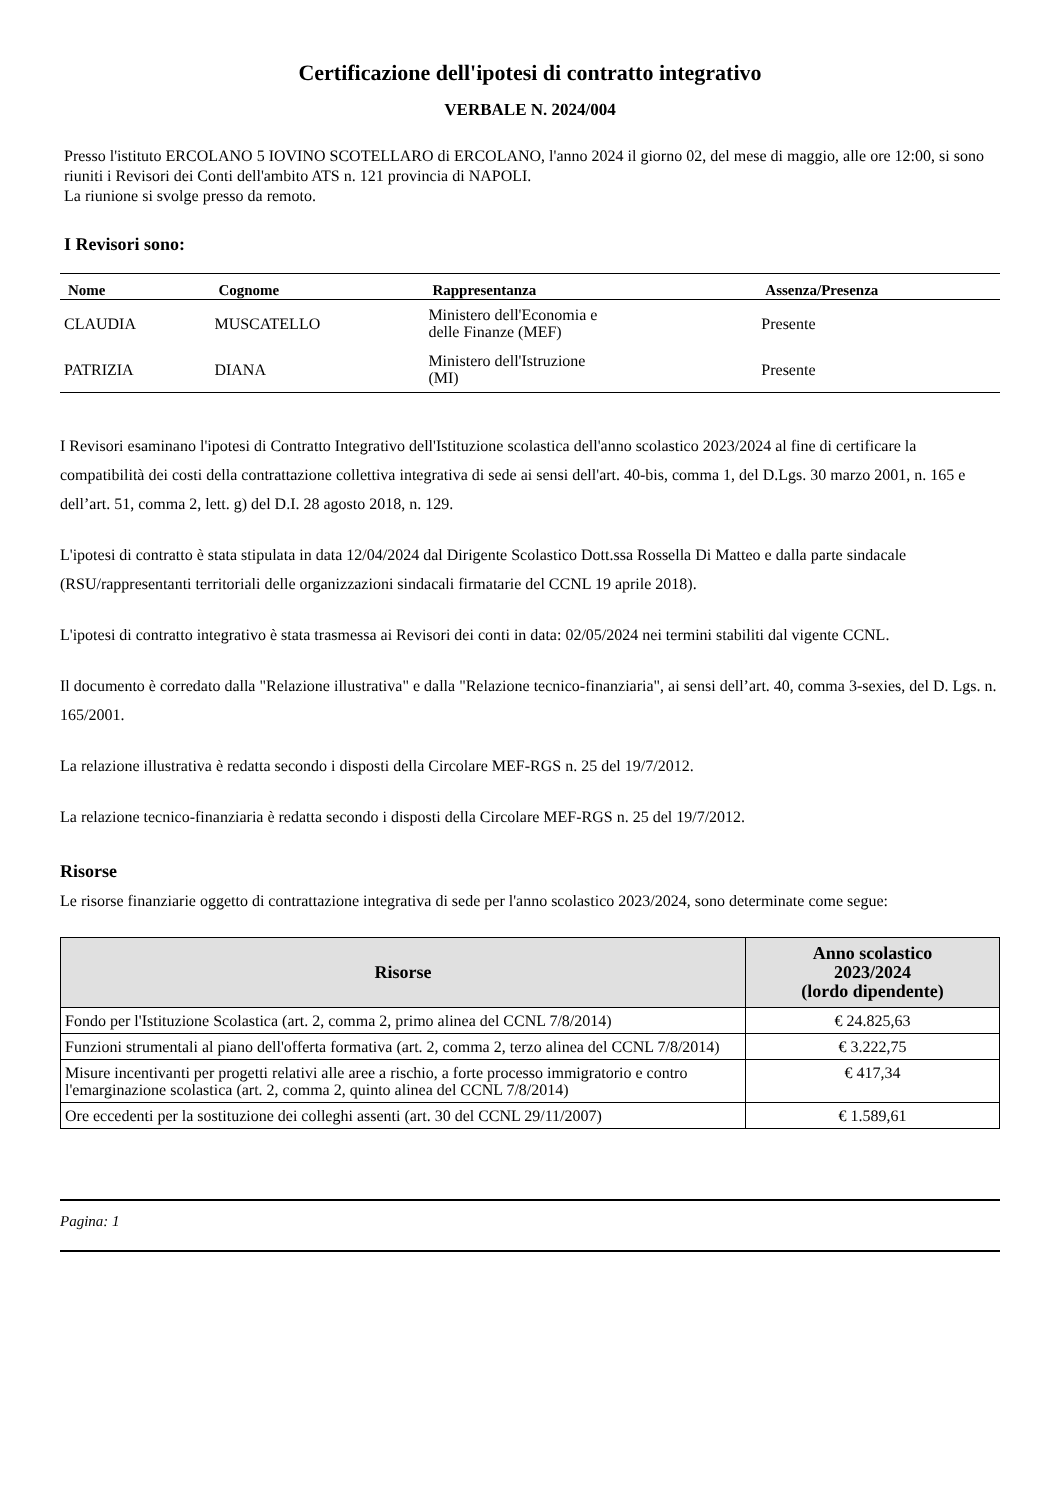Certificazione dell'ipotesi di contratto integrativo
VERBALE N. 2024/004
Presso l'istituto ERCOLANO 5 IOVINO SCOTELLARO di ERCOLANO, l'anno 2024 il giorno 02, del mese di maggio, alle ore 12:00, si sono riuniti i Revisori dei Conti dell'ambito ATS n. 121 provincia di NAPOLI.
La riunione si svolge presso da remoto.
I Revisori sono:
| Nome | Cognome | Rappresentanza | Assenza/Presenza |
| --- | --- | --- | --- |
| CLAUDIA | MUSCATELLO | Ministero dell'Economia e delle Finanze (MEF) | Presente |
| PATRIZIA | DIANA | Ministero dell'Istruzione (MI) | Presente |
I Revisori esaminano l'ipotesi di Contratto Integrativo dell'Istituzione scolastica dell'anno scolastico 2023/2024 al fine di certificare la compatibilità dei costi della contrattazione collettiva integrativa di sede ai sensi dell'art. 40-bis, comma 1, del D.Lgs. 30 marzo 2001, n. 165 e dell’art. 51, comma 2, lett. g) del D.I. 28 agosto 2018, n. 129.
L'ipotesi di contratto è stata stipulata in data 12/04/2024 dal Dirigente Scolastico Dott.ssa Rossella Di Matteo e dalla parte sindacale (RSU/rappresentanti territoriali delle organizzazioni sindacali firmatarie del CCNL 19 aprile 2018).
L'ipotesi di contratto integrativo è stata trasmessa ai Revisori dei conti in data: 02/05/2024 nei termini stabiliti dal vigente CCNL.
Il documento è corredato dalla "Relazione illustrativa" e dalla "Relazione tecnico-finanziaria", ai sensi dell’art. 40, comma 3-sexies, del D. Lgs. n. 165/2001.
La relazione illustrativa è redatta secondo i disposti della Circolare MEF-RGS n. 25 del 19/7/2012.
La relazione tecnico-finanziaria è redatta secondo i disposti della Circolare MEF-RGS n. 25 del 19/7/2012.
Risorse
Le risorse finanziarie oggetto di contrattazione integrativa di sede per l'anno scolastico 2023/2024, sono determinate come segue:
| Risorse | Anno scolastico 2023/2024 (lordo dipendente) |
| --- | --- |
| Fondo per l'Istituzione Scolastica (art. 2, comma 2, primo alinea del CCNL 7/8/2014) | € 24.825,63 |
| Funzioni strumentali al piano dell'offerta formativa (art. 2, comma 2, terzo alinea del CCNL 7/8/2014) | € 3.222,75 |
| Misure incentivanti per progetti relativi alle aree a rischio, a forte processo immigratorio e contro l'emarginazione scolastica (art. 2, comma 2, quinto alinea del CCNL 7/8/2014) | € 417,34 |
| Ore eccedenti per la sostituzione dei colleghi assenti (art. 30 del CCNL 29/11/2007) | € 1.589,61 |
Pagina: 1